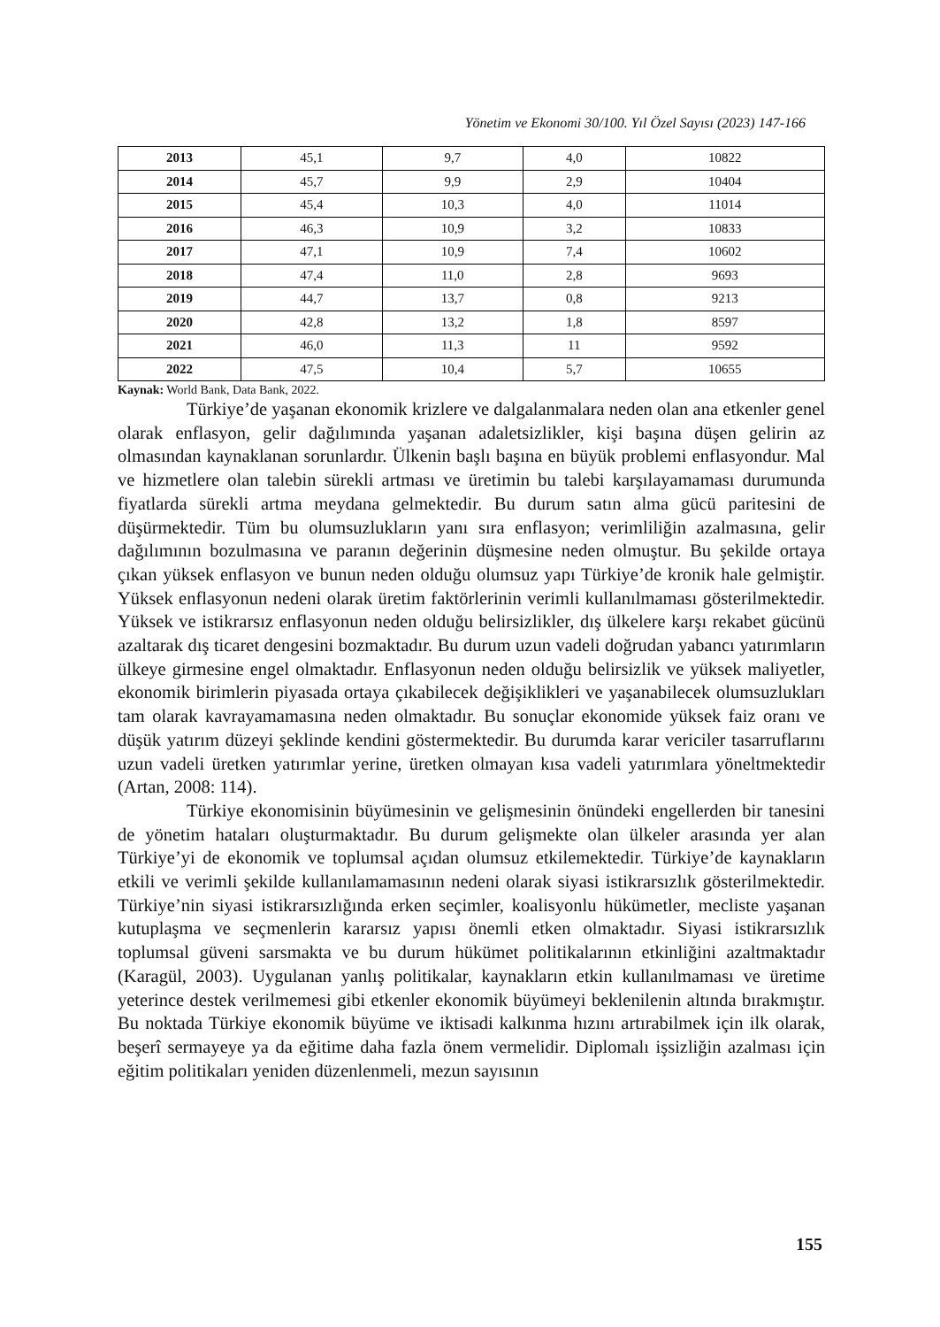Yönetim ve Ekonomi 30/100. Yıl Özel Sayısı (2023) 147-166
| 2013 | 45,1 | 9,7 | 4,0 | 10822 |
| 2014 | 45,7 | 9,9 | 2,9 | 10404 |
| 2015 | 45,4 | 10,3 | 4,0 | 11014 |
| 2016 | 46,3 | 10,9 | 3,2 | 10833 |
| 2017 | 47,1 | 10,9 | 7,4 | 10602 |
| 2018 | 47,4 | 11,0 | 2,8 | 9693 |
| 2019 | 44,7 | 13,7 | 0,8 | 9213 |
| 2020 | 42,8 | 13,2 | 1,8 | 8597 |
| 2021 | 46,0 | 11,3 | 11 | 9592 |
| 2022 | 47,5 | 10,4 | 5,7 | 10655 |
Kaynak: World Bank, Data Bank, 2022.
Türkiye’de yaşanan ekonomik krizlere ve dalgalanmalara neden olan ana etkenler genel olarak enflasyon, gelir dağılımında yaşanan adaletsizlikler, kişi başına düşen gelirin az olmasından kaynaklanan sorunlardır. Ülkenin başlı başına en büyük problemi enflasyondur. Mal ve hizmetlere olan talebin sürekli artması ve üretimin bu talebi karşılayamaması durumunda fiyatlarda sürekli artma meydana gelmektedir. Bu durum satın alma gücü paritesini de düşürmektedir. Tüm bu olumsuzlukların yanı sıra enflasyon; verimliliğin azalmasına, gelir dağılımının bozulmasına ve paranın değerinin düşmesine neden olmuştur. Bu şekilde ortaya çıkan yüksek enflasyon ve bunun neden olduğu olumsuz yapı Türkiye’de kronik hale gelmiştir. Yüksek enflasyonun nedeni olarak üretim faktörlerinin verimli kullanılmaması gösterilmektedir. Yüksek ve istikrarsız enflasyonun neden olduğu belirsizlikler, dış ülkelere karşı rekabet gücünü azaltarak dış ticaret dengesini bozmaktadır. Bu durum uzun vadeli doğrudan yabancı yatırımların ülkeye girmesine engel olmaktadır. Enflasyonun neden olduğu belirsizlik ve yüksek maliyetler, ekonomik birimlerin piyasada ortaya çıkabilecek değişiklikleri ve yaşanabilecek olumsuzlukları tam olarak kavrayamamasına neden olmaktadır. Bu sonuçlar ekonomide yüksek faiz oranı ve düşük yatırım düzeyi şeklinde kendini göstermektedir. Bu durumda karar vericiler tasarruflarını uzun vadeli üretken yatırımlar yerine, üretken olmayan kısa vadeli yatırımlara yöneltmektedir (Artan, 2008: 114).
Türkiye ekonomisinin büyümesinin ve gelişmesinin önündeki engellerden bir tanesini de yönetim hataları oluşturmaktadır. Bu durum gelişmekte olan ülkeler arasında yer alan Türkiye’yi de ekonomik ve toplumsal açıdan olumsuz etkilemektedir. Türkiye’de kaynakların etkili ve verimli şekilde kullanılamamasının nedeni olarak siyasi istikrarsızlık gösterilmektedir. Türkiye’nin siyasi istikrarsızlığında erken seçimler, koalisyonlu hükümetler, mecliste yaşanan kutuplaşma ve seçmenlerin kararsız yapısı önemli etken olmaktadır. Siyasi istikrarsızlık toplumsal güveni sarsmakta ve bu durum hükümet politikalarının etkinliğini azaltmaktadır (Karagül, 2003). Uygulanan yanlış politikalar, kaynakların etkin kullanılmaması ve üretime yeterince destek verilmemesi gibi etkenler ekonomik büyümeyi beklenilenin altında bırakmıştır. Bu noktada Türkiye ekonomik büyüme ve iktisadi kalkınma hızını artırabilmek için ilk olarak, beşerî sermayeye ya da eğitime daha fazla önem vermelidir. Diplomalı işsizliğin azalması için eğitim politikaları yeniden düzenlenmeli, mezun sayısının
155